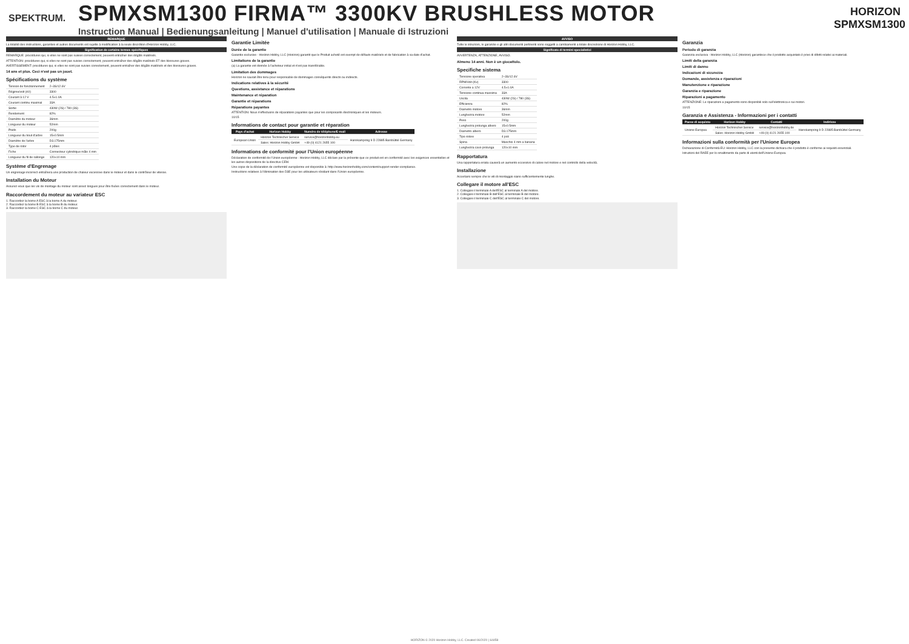SPEKTRUM.
SPMXSM1300 FIRMA™ 3300KV BRUSHLESS MOTOR
Instruction Manual | Bedienungsanleitung | Manuel d'utilisation | Manuale di Istruzioni
HORIZON
SPMXSM1300
REMARQUE
La totalité des instructions, garanties et autres documents est sujette à modification à la seule discrétion d'Horizon Hobby, LLC.
Signification de certains termes spécifiques
REMARQUE: procédures qui, si elles ne sont pas suivies correctement, peuvent entraîner des dégâts matériels.
ATTENTION: procédures qui, si elles ne sont pas suivies correctement, peuvent entraîner des dégâts matériels ET des blessures graves.
AVERTISSEMENT: procédures qui, si elles ne sont pas suivies correctement, peuvent entraîner des dégâts matériels et des blessures graves.
14 ans et plus. Ceci n'est pas un jouet.
Spécifications du système
| Tension de fonctionnement | 2–3S/12.6V |
| Régime/volt (kV) | 3300 |
| Courant à 12 V | 4.5±1.0A |
| Courant continu maximal | 33A |
| Sortie | 430W (2S) / 780 (3S) |
| Rendement | 82% |
| Diamètre du moteur | 36mm |
| Longueur du moteur | 52mm |
| Poids | 200g |
| Longueur du bout d'arbre | 15±0.5mm |
| Diamètre de l'arbre | D3.175mm |
| Type de rotor | 4 pôles |
| Fiche | Connecteur cylindrique mâle 4 mm |
| Longueur du fil de rallonge | 120±10 mm |
Système d'Engrenage
Un engrenage incorrect entraînera une production de chaleur excessive dans le moteur et dans le contrôleur de vitesse.
Installation du Moteur
Assurez-vous que les vis de montage du moteur sont assez longues pour être fixées correctement dans le moteur.
Raccordement du moteur au variateur ESC
1. Raccordez la borne A ESC à la borne A du moteur.
2. Raccordez la borne B ESC à la borne B du moteur.
3. Raccordez la borne C ESC à la borne C du moteur.
Garantie Limitée
Durée de la garantie
Garantie exclusive - Horizon Hobby, LLC (Horizon) garantit que le Produit acheté est exempt de défauts matériels et de fabrication à sa date d'achat.
Limitations de la garantie
(a) La garantie est donnée à l'acheteur initial et n'est pas transférable.
Limitation des dommages
Horizon ne saurait être tenu pour responsable de dommages conséquents directs ou indirects.
Indications relatives à la sécurité
Questions, assistance et réparations
Maintenance et réparation
Garantie et réparations
Réparations payantes
ATTENTION: Nous n'effectuons de réparations payantes que pour les composants électroniques et les moteurs.
10/15
Informations de contact pour garantie et réparation
| Pays d'achat | Horizon Hobby | Numéro de téléphone/E-mail | Adresse |
| --- | --- | --- | --- |
| European Union | Horizon Technischer Service | service@horizonhobby.eu | Hanskampring 9 D 22885 Barsbüttel Germany |
| | Sales: Horizon Hobby GmbH | +49 (0) 4121 2655 100 | |
Informations de conformité pour l'Union européenne
Déclaration de conformité de l'Union européenne : Horizon Hobby, LLC déclare par la présente que ce produit est en conformité avec les exigences essentielles et les autres dispositions de la directive CEM.
Une copie de la déclaration de conformité européenne est disponible à: http://www.horizonhobby.com/content/support-render-compliance.
Instructions relatives à l'élimination des D3E pour les utilisateurs résidant dans l'Union européenne.
AVVISO
Tutte le istruzioni, le garanzie e gli altri documenti pertinenti sono soggetti a cambiamenti a totale discrezione di Horizon Hobby, LLC.
Significato di termini specialistici
AVVERTENZA, ATTENZIONE, AVVISO.
Almeno 14 anni. Non è un giocattolo.
Specifiche sistema
| Tensione operativa | 2–3S/12.6V |
| RPM/Volt (Kv) | 3300 |
| Corrente a 12V | 4.5±1.0A |
| Tensione continua massima | 33A |
| Uscita | 430W (2S) / 780 (3S) |
| Efficienza | 82% |
| Diametro motore | 36mm |
| Lunghezza motore | 52mm |
| Peso | 200g |
| Lunghezza prolunga albero | 15±0.5mm |
| Diametro albero | D3.175mm |
| Tipo rotore | 4 poli |
| Spina | Maschio 4 mm a banana |
| Lunghezza cavo prolunga | 120±10 mm |
Rapportatura
Una rapportatura errata causerà un aumento eccessivo di calore nel motore e nel controllo della velocità.
Installazione
Accertarsi sempre che le viti di montaggio siano sufficientemente lunghe.
Collegare il motore all'ESC
1. Collegare il terminale A dell'ESC al terminale A del motore.
2. Collegare il terminale B dell'ESC al terminale B del motore.
3. Collegare il terminale C dell'ESC al terminale C del motore.
Garanzia
Periodo di garanzia
Garanzia esclusiva - Horizon Hobby, LLC (Horizon) garantisce che il prodotto acquistato è privo di difetti relativi ai materiali.
Limiti della garanzia
Limiti di danno
Indicazioni di sicurezza
Domande, assistenza e riparazioni
Manutenzione e riparazione
Garanzia e riparazione
Riparazioni a pagamento
ATTENZIONE: Le riparazioni a pagamento sono disponibili solo sull'elettronica e sui motori.
10/15
Garanzia e Assistenza - Informazioni per i contatti
| Paese di acquisto | Horizon Hobby | Contatti | Indirizzo |
| --- | --- | --- | --- |
| Unione Europea | Horizon Technischer Service | service@horizonhobby.de | Hanskampring 9 D 22885 Barsbüttel Germany |
| | Sales: Horizon Hobby GmbH | +49 (0) 4121 2655 100 | |
Informazioni sulla conformità per l'Unione Europea
Dichiarazione di Conformità EU: Horizon Hobby, LLC con la presente dichiara che il prodotto è conforme ai requisiti essenziali.
Istruzioni del RAEE per lo smaltimento da parte di utenti dell'Unione Europea.
HORIZON © 2020 Horizon Hobby, LLC. Created 06/2020 | 64458